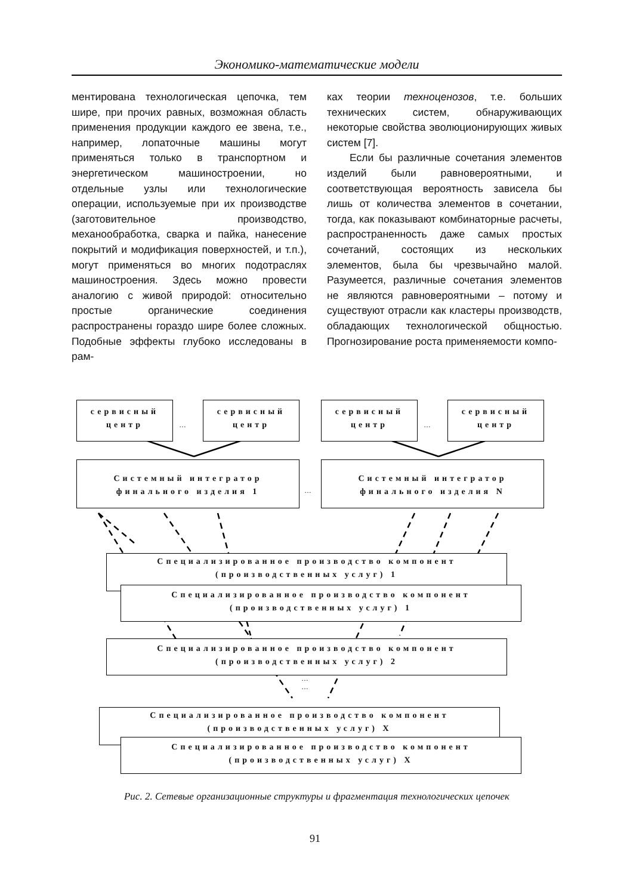Экономико-математические модели
ментирована технологическая цепочка, тем шире, при прочих равных, возможная область применения продукции каждого ее звена, т.е., например, лопаточные машины могут применяться только в транспортном и энергетическом машиностроении, но отдельные узлы или технологические операции, используемые при их производстве (заготовительное производство, механообработка, сварка и пайка, нанесение покрытий и модификация поверхностей, и т.п.), могут применяться во многих подотраслях машиностроения. Здесь можно провести аналогию с живой природой: относительно простые органические соединения распространены гораздо шире более сложных. Подобные эффекты глубоко исследованы в рам-
ках теории техноценозов, т.е. больших технических систем, обнаруживающих некоторые свойства эволюционирующих живых систем [7].
Если бы различные сочетания элементов изделий были равновероятными, и соответствующая вероятность зависела бы лишь от количества элементов в сочетании, тогда, как показывают комбинаторные расчеты, распространенность даже самых простых сочетаний, состоящих из нескольких элементов, была бы чрезвычайно малой. Разумеется, различные сочетания элементов не являются равновероятными – потому и существуют отрасли как кластеры производств, обладающих технологической общностью. Прогнозирование роста применяемости компо-
сервисный центр
…
сервисный центр
сервисный центр
…
сервисный центр
Системный интегратор финального изделия 1
…
Системный интегратор финального изделия N
Специализированное производство компонент (производственных услуг) 1
Специализированное производство компонент (производственных услуг) 1
Специализированное производство компонент (производственных услуг) 2
…
…
Специализированное производство компонент (производственных услуг) X
Специализированное производство компонент (производственных услуг) X
Рис. 2. Сетевые организационные структуры и фрагментация технологических цепочек
91